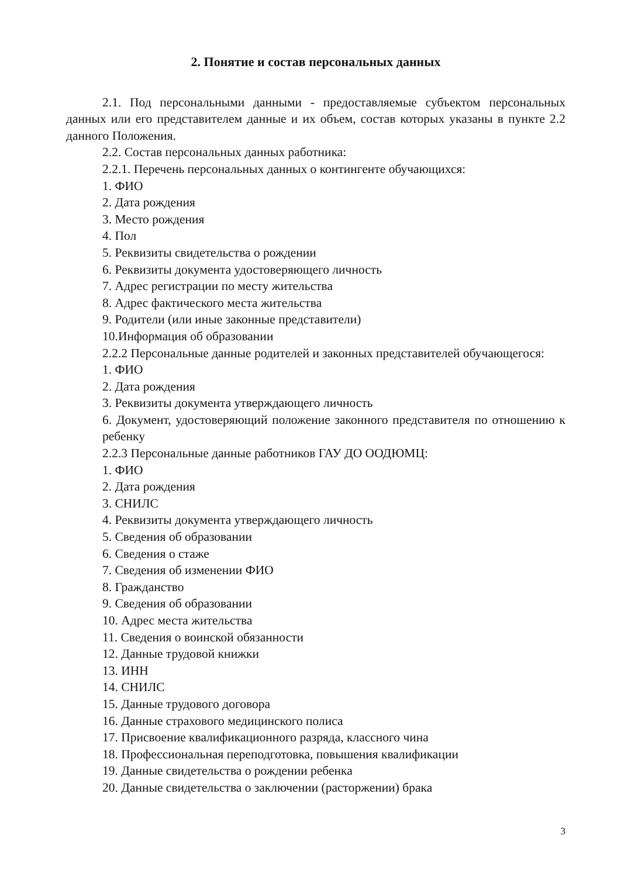2. Понятие и состав персональных данных
2.1. Под персональными данными - предоставляемые субъектом персональных данных или его представителем данные и их объем, состав которых указаны в пункте 2.2 данного Положения.
2.2. Состав персональных данных работника:
2.2.1. Перечень персональных данных о контингенте обучающихся:
1. ФИО
2. Дата рождения
3. Место рождения
4. Пол
5. Реквизиты свидетельства о рождении
6. Реквизиты документа удостоверяющего личность
7. Адрес регистрации по месту жительства
8. Адрес фактического места жительства
9. Родители (или иные законные представители)
10.Информация об образовании
2.2.2 Персональные данные родителей и законных представителей обучающегося:
1. ФИО
2. Дата рождения
3. Реквизиты документа утверждающего личность
6. Документ, удостоверяющий положение законного представителя по отношению к ребенку
2.2.3 Персональные данные работников ГАУ ДО ООДЮМЦ:
1. ФИО
2. Дата рождения
3. СНИЛС
4. Реквизиты документа утверждающего личность
5. Сведения об образовании
6. Сведения о стаже
7. Сведения об изменении ФИО
8. Гражданство
9. Сведения об образовании
10. Адрес места жительства
11. Сведения о воинской обязанности
12. Данные трудовой книжки
13. ИНН
14. СНИЛС
15. Данные трудового договора
16. Данные страхового медицинского полиса
17. Присвоение квалификационного разряда, классного чина
18. Профессиональная переподготовка, повышения квалификации
19. Данные свидетельства о рождении ребенка
20. Данные свидетельства о заключении (расторжении) брака
3